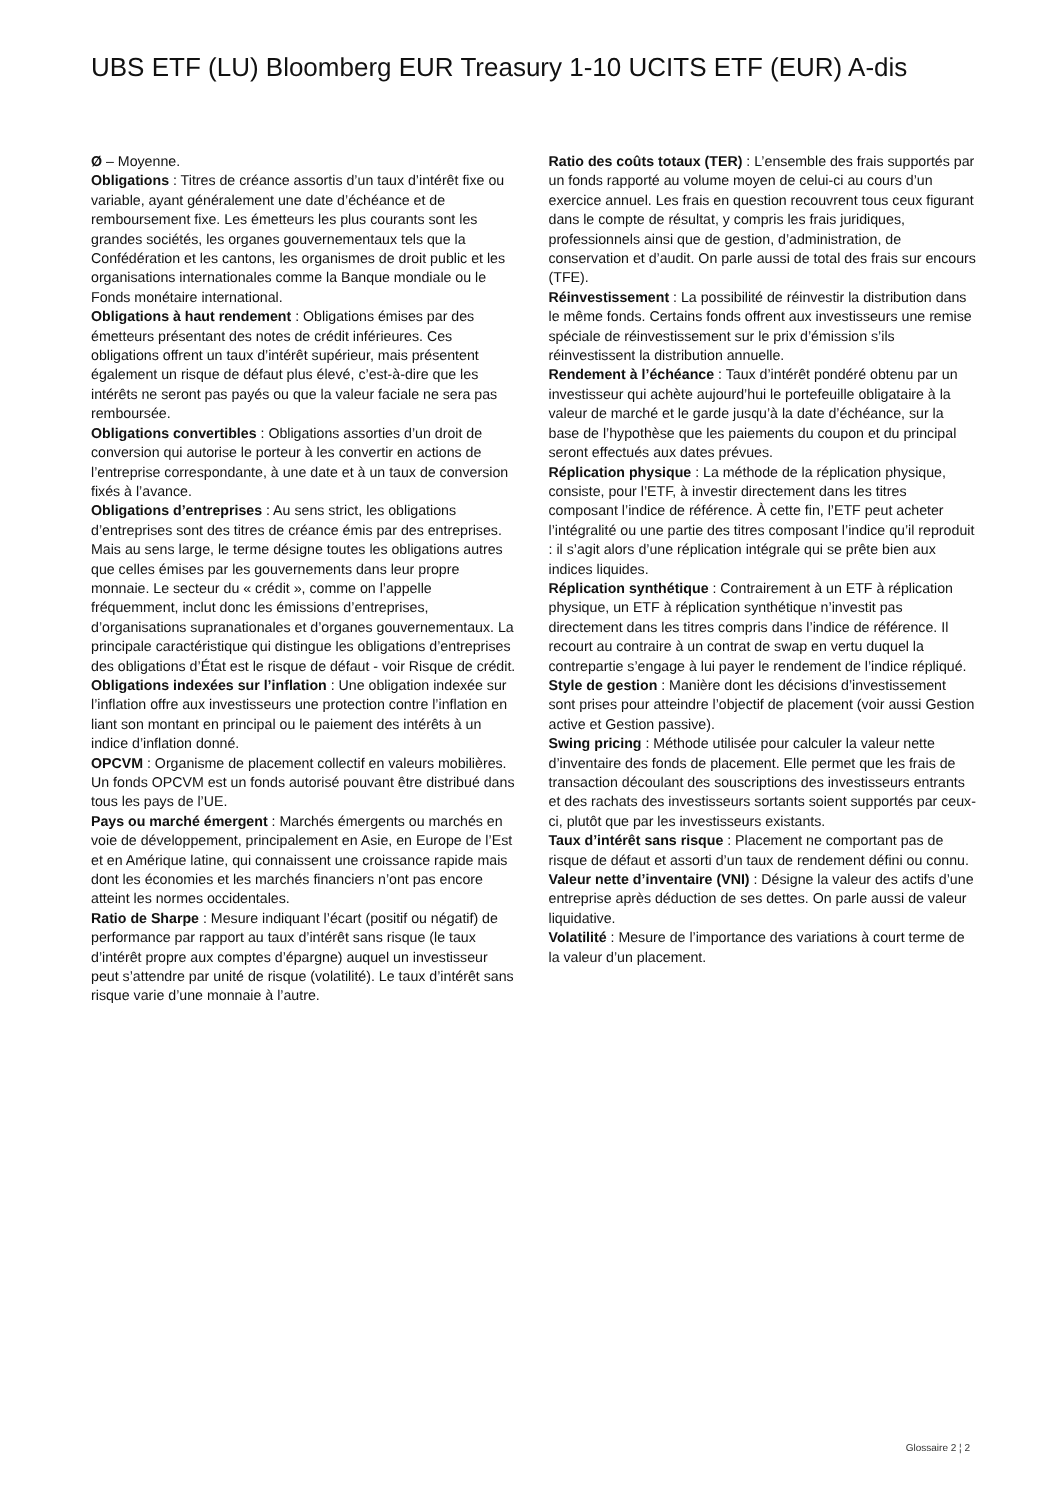UBS ETF (LU) Bloomberg EUR Treasury 1-10 UCITS ETF (EUR) A-dis
Ø – Moyenne.
Obligations : Titres de créance assortis d’un taux d’intérêt fixe ou variable, ayant généralement une date d’échéance et de remboursement fixe. Les émetteurs les plus courants sont les grandes sociétés, les organes gouvernementaux tels que la Confédération et les cantons, les organismes de droit public et les organisations internationales comme la Banque mondiale ou le Fonds monétaire international.
Obligations à haut rendement : Obligations émises par des émetteurs présentant des notes de crédit inférieures. Ces obligations offrent un taux d’intérêt supérieur, mais présentent également un risque de défaut plus élevé, c’est-à-dire que les intérêts ne seront pas payés ou que la valeur faciale ne sera pas remboursée.
Obligations convertibles : Obligations assorties d’un droit de conversion qui autorise le porteur à les convertir en actions de l’entreprise correspondante, à une date et à un taux de conversion fixés à l’avance.
Obligations d’entreprises : Au sens strict, les obligations d’entreprises sont des titres de créance émis par des entreprises. Mais au sens large, le terme désigne toutes les obligations autres que celles émises par les gouvernements dans leur propre monnaie. Le secteur du « crédit », comme on l’appelle fréquemment, inclut donc les émissions d’entreprises, d’organisations supranationales et d’organes gouvernementaux. La principale caractéristique qui distingue les obligations d’entreprises des obligations d’État est le risque de défaut - voir Risque de crédit.
Obligations indexées sur l’inflation : Une obligation indexée sur l’inflation offre aux investisseurs une protection contre l’inflation en liant son montant en principal ou le paiement des intérêts à un indice d’inflation donné.
OPCVM : Organisme de placement collectif en valeurs mobilières. Un fonds OPCVM est un fonds autorisé pouvant être distribué dans tous les pays de l’UE.
Pays ou marché émergent : Marchés émergents ou marchés en voie de développement, principalement en Asie, en Europe de l’Est et en Amérique latine, qui connaissent une croissance rapide mais dont les économies et les marchés financiers n’ont pas encore atteint les normes occidentales.
Ratio de Sharpe : Mesure indiquant l’écart (positif ou négatif) de performance par rapport au taux d’intérêt sans risque (le taux d’intérêt propre aux comptes d’épargne) auquel un investisseur peut s’attendre par unité de risque (volatilité). Le taux d’intérêt sans risque varie d’une monnaie à l’autre.
Ratio des coûts totaux (TER) : L’ensemble des frais supportés par un fonds rapporté au volume moyen de celui-ci au cours d’un exercice annuel. Les frais en question recouvrent tous ceux figurant dans le compte de résultat, y compris les frais juridiques, professionnels ainsi que de gestion, d’administration, de conservation et d’audit. On parle aussi de total des frais sur encours (TFE).
Réinvestissement : La possibilité de réinvestir la distribution dans le même fonds. Certains fonds offrent aux investisseurs une remise spéciale de réinvestissement sur le prix d’émission s’ils réinvestissent la distribution annuelle.
Rendement à l’échéance : Taux d’intérêt pondéré obtenu par un investisseur qui achète aujourd’hui le portefeuille obligataire à la valeur de marché et le garde jusqu’à la date d’échéance, sur la base de l’hypothèse que les paiements du coupon et du principal seront effectués aux dates prévues.
Réplication physique : La méthode de la réplication physique, consiste, pour l’ETF, à investir directement dans les titres composant l’indice de référence. À cette fin, l’ETF peut acheter l’intégralité ou une partie des titres composant l’indice qu’il reproduit : il s’agit alors d’une réplication intégrale qui se prête bien aux indices liquides.
Réplication synthétique : Contrairement à un ETF à réplication physique, un ETF à réplication synthétique n’investit pas directement dans les titres compris dans l’indice de référence. Il recourt au contraire à un contrat de swap en vertu duquel la contrepartie s’engage à lui payer le rendement de l’indice répliqué.
Style de gestion : Manière dont les décisions d’investissement sont prises pour atteindre l’objectif de placement (voir aussi Gestion active et Gestion passive).
Swing pricing : Méthode utilisée pour calculer la valeur nette d’inventaire des fonds de placement. Elle permet que les frais de transaction découlant des souscriptions des investisseurs entrants et des rachats des investisseurs sortants soient supportés par ceux-ci, plutôt que par les investisseurs existants.
Taux d’intérêt sans risque : Placement ne comportant pas de risque de défaut et assorti d’un taux de rendement défini ou connu.
Valeur nette d’inventaire (VNI) : Désigne la valeur des actifs d’une entreprise après déduction de ses dettes. On parle aussi de valeur liquidative.
Volatilité : Mesure de l’importance des variations à court terme de la valeur d’un placement.
Glossaire 2 ¦ 2